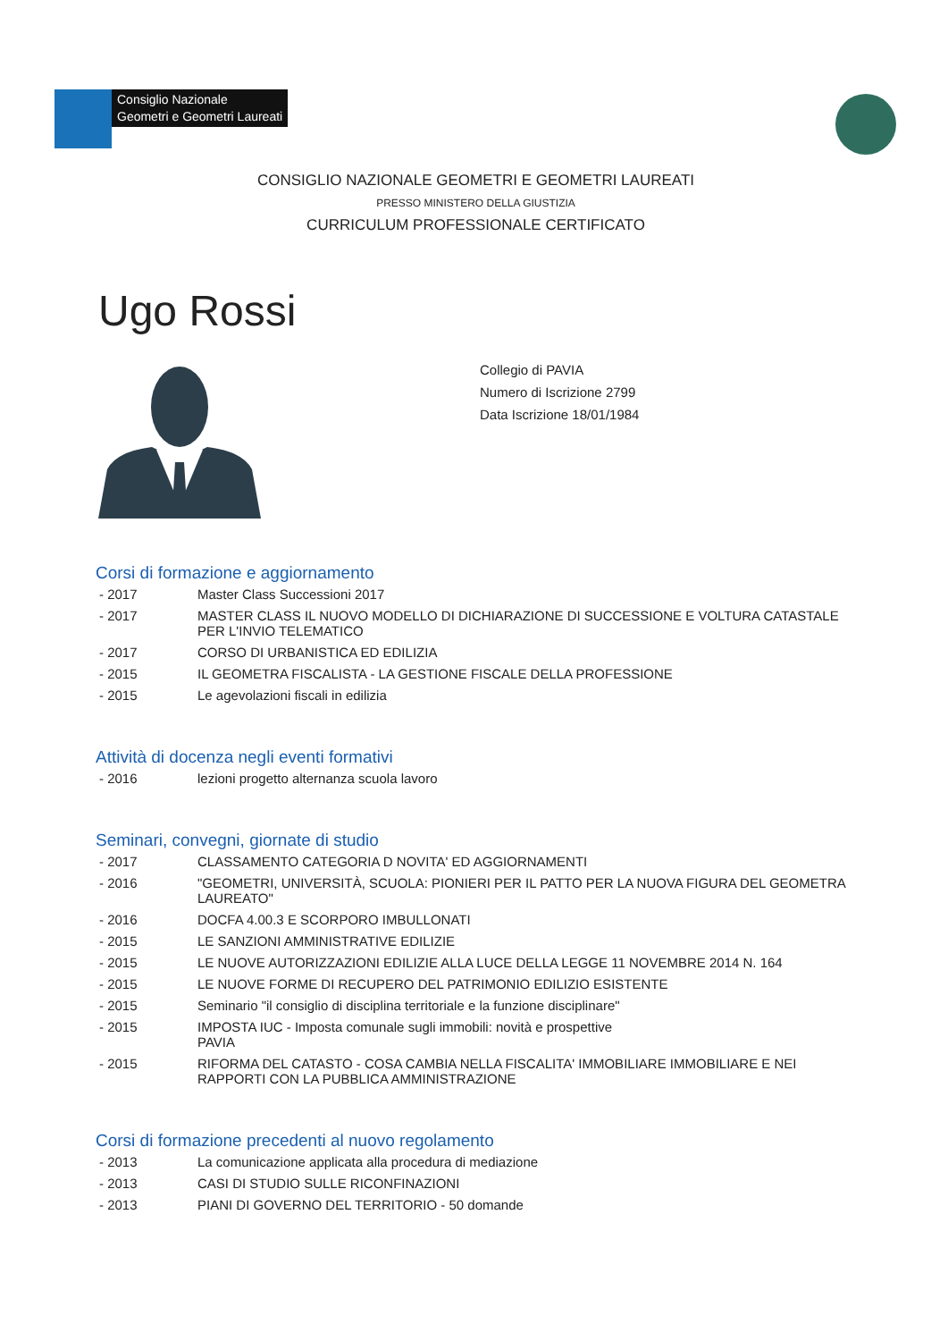Consiglio Nazionale
Geometri e Geometri Laureati
CONSIGLIO NAZIONALE GEOMETRI E GEOMETRI LAUREATI
PRESSO MINISTERO DELLA GIUSTIZIA
CURRICULUM PROFESSIONALE CERTIFICATO
Ugo Rossi
Collegio di PAVIA
Numero di Iscrizione 2799
Data Iscrizione 18/01/1984
Corsi di formazione e aggiornamento
- 2017 Master Class Successioni 2017
- 2017 MASTER CLASS IL NUOVO MODELLO DI DICHIARAZIONE DI SUCCESSIONE E VOLTURA CATASTALE PER L'INVIO TELEMATICO
- 2017 CORSO DI URBANISTICA ED EDILIZIA
- 2015 IL GEOMETRA FISCALISTA - LA GESTIONE FISCALE DELLA PROFESSIONE
- 2015 Le agevolazioni fiscali in edilizia
Attività di docenza negli eventi formativi
- 2016 lezioni progetto alternanza scuola lavoro
Seminari, convegni, giornate di studio
- 2017 CLASSAMENTO CATEGORIA D NOVITA' ED AGGIORNAMENTI
- 2016 "GEOMETRI, UNIVERSITÀ, SCUOLA: PIONIERI PER IL PATTO PER LA NUOVA FIGURA DEL GEOMETRA LAUREATO"
- 2016 DOCFA 4.00.3 E SCORPORO IMBULLONATI
- 2015 LE SANZIONI AMMINISTRATIVE EDILIZIE
- 2015 LE NUOVE AUTORIZZAZIONI EDILIZIE ALLA LUCE DELLA LEGGE 11 NOVEMBRE 2014 N. 164
- 2015 LE NUOVE FORME DI RECUPERO DEL PATRIMONIO EDILIZIO ESISTENTE
- 2015 Seminario "il consiglio di disciplina territoriale e la funzione disciplinare"
- 2015 IMPOSTA IUC - Imposta comunale sugli immobili: novità e prospettive
PAVIA
- 2015 RIFORMA DEL CATASTO - COSA CAMBIA NELLA FISCALITA' IMMOBILIARE IMMOBILIARE E NEI RAPPORTI CON LA PUBBLICA AMMINISTRAZIONE
Corsi di formazione precedenti al nuovo regolamento
- 2013 La comunicazione applicata alla procedura di mediazione
- 2013 CASI DI STUDIO SULLE RICONFINAZIONI
- 2013 PIANI DI GOVERNO DEL TERRITORIO - 50 domande